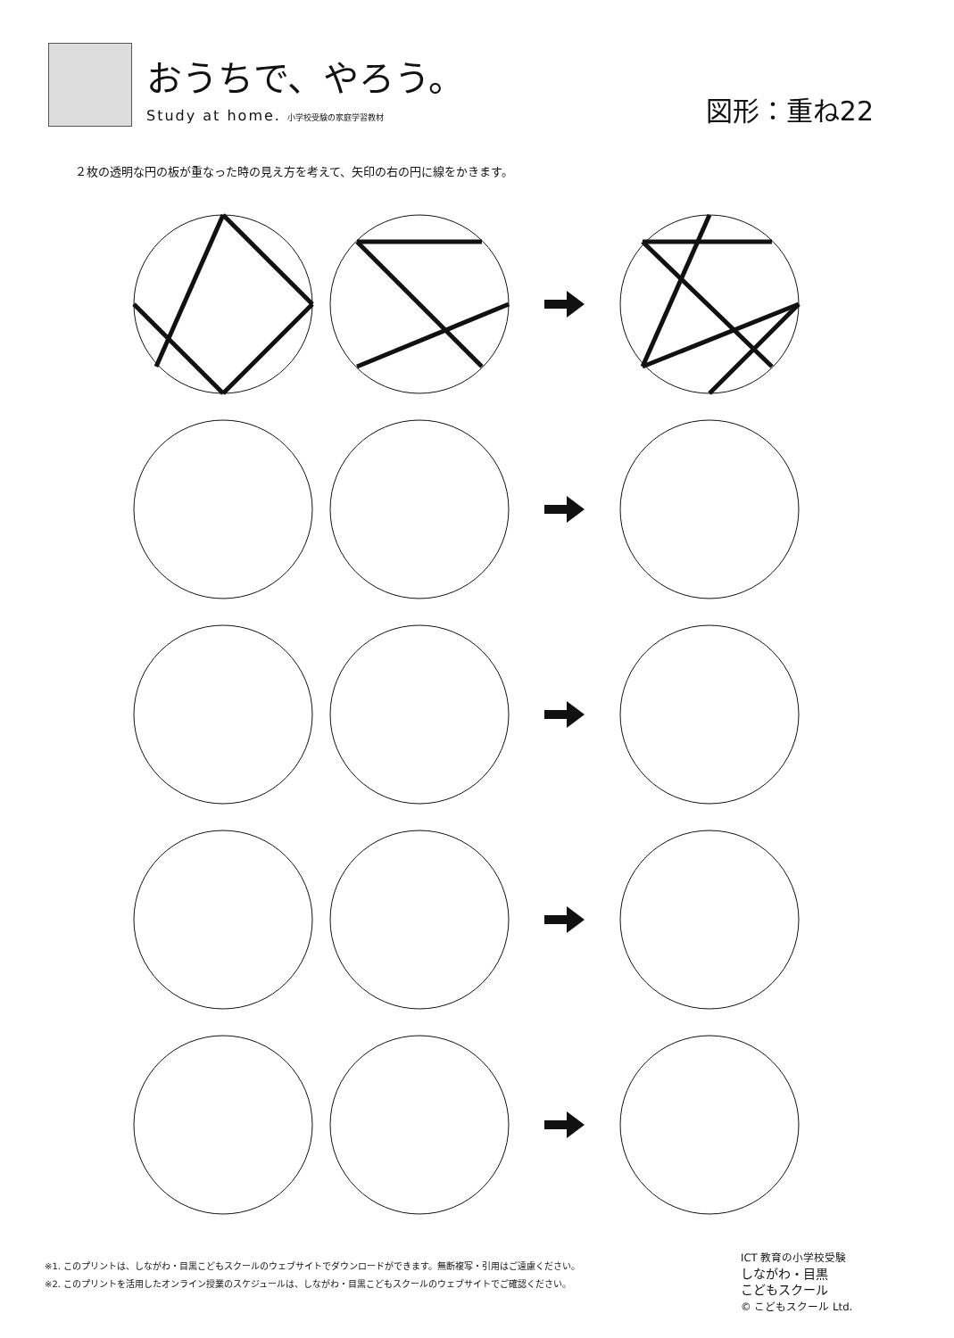おうちで、やろう。
Study at home. 小学校受験の家庭学習教材
図形：重ね22
２枚の透明な円の板が重なった時の見え方を考えて、矢印の右の円に線をかきます。
※1. このプリントは、しながわ・目黒こどもスクールのウェブサイトでダウンロードができます。無断複写・引用はご遠慮ください。
※2. このプリントを活用したオンライン授業のスケジュールは、しながわ・目黒こどもスクールのウェブサイトでご確認ください。
ICT 教育の小学校受験
しながわ・目黒
こどもスクール
© こどもスクール Ltd.